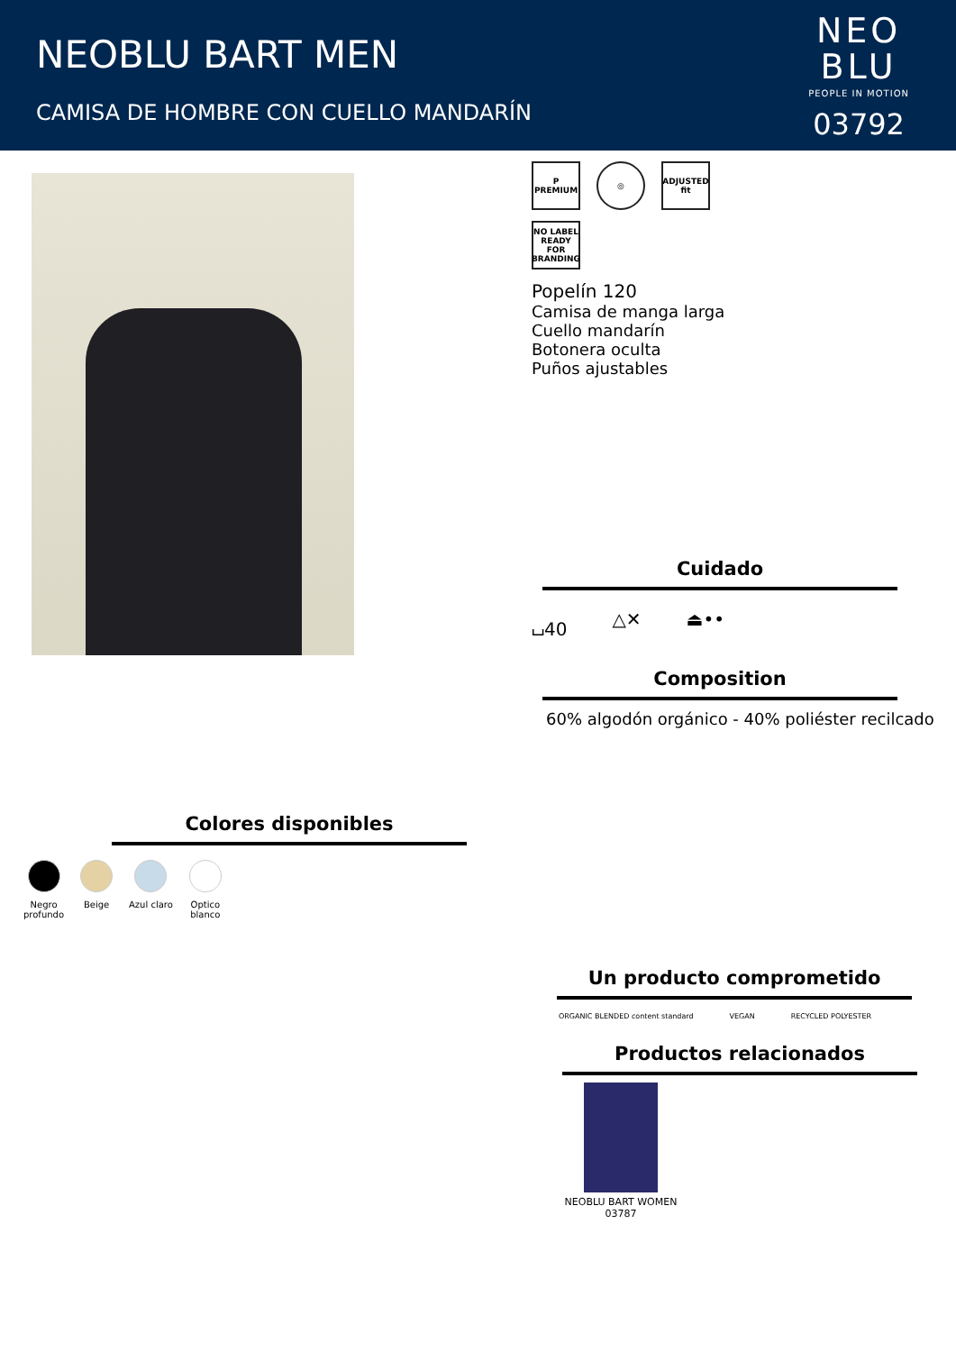NEOBLU BART MEN
CAMISA DE HOMBRE CON CUELLO MANDARÍN
NEO
BLU
PEOPLE IN MOTION
03792
Colores disponibles
Negro
profundo
Beige Azul claro Optico
blanco
P
PREMIUM
◎ ADJUSTED
fit
NO LABEL READY FOR BRANDING
Popelín 120
Camisa de manga larga
Cuello mandarín
Botonera oculta
Puños ajustables
Cuidado
⌴40 △✕ ⏏••
Composition
60% algodón orgánico - 40% poliéster recilcado
Un producto comprometido
ORGANIC BLENDED content standard VEGAN RECYCLED POLYESTER
Productos relacionados
NEOBLU BART WOMEN
03787